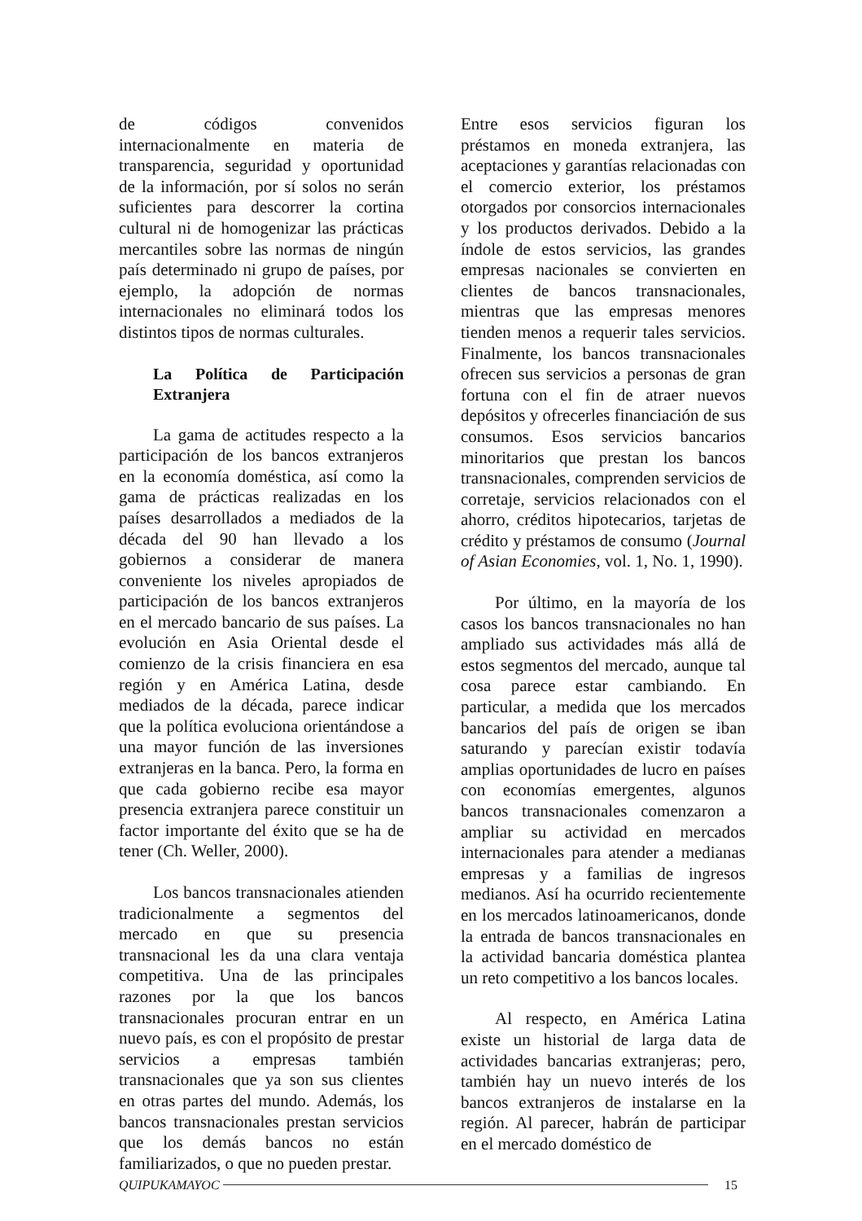de códigos convenidos internacionalmente en materia de transparencia, seguridad y oportunidad de la información, por sí solos no serán suficientes para descorrer la cortina cultural ni de homogenizar las prácticas mercantiles sobre las normas de ningún país determinado ni grupo de países, por ejemplo, la adopción de normas internacionales no eliminará todos los distintos tipos de normas culturales.
La Política de Participación Extranjera
La gama de actitudes respecto a la participación de los bancos extranjeros en la economía doméstica, así como la gama de prácticas realizadas en los países desarrollados a mediados de la década del 90 han llevado a los gobiernos a considerar de manera conveniente los niveles apropiados de participación de los bancos extranjeros en el mercado bancario de sus países. La evolución en Asia Oriental desde el comienzo de la crisis financiera en esa región y en América Latina, desde mediados de la década, parece indicar que la política evoluciona orientándose a una mayor función de las inversiones extranjeras en la banca. Pero, la forma en que cada gobierno recibe esa mayor presencia extranjera parece constituir un factor importante del éxito que se ha de tener (Ch. Weller, 2000).
Los bancos transnacionales atienden tradicionalmente a segmentos del mercado en que su presencia transnacional les da una clara ventaja competitiva. Una de las principales razones por la que los bancos transnacionales procuran entrar en un nuevo país, es con el propósito de prestar servicios a empresas también transnacionales que ya son sus clientes en otras partes del mundo. Además, los bancos transnacionales prestan servicios que los demás bancos no están familiarizados, o que no pueden prestar.
Entre esos servicios figuran los préstamos en moneda extranjera, las aceptaciones y garantías relacionadas con el comercio exterior, los préstamos otorgados por consorcios internacionales y los productos derivados. Debido a la índole de estos servicios, las grandes empresas nacionales se convierten en clientes de bancos transnacionales, mientras que las empresas menores tienden menos a requerir tales servicios. Finalmente, los bancos transnacionales ofrecen sus servicios a personas de gran fortuna con el fin de atraer nuevos depósitos y ofrecerles financiación de sus consumos. Esos servicios bancarios minoritarios que prestan los bancos transnacionales, comprenden servicios de corretaje, servicios relacionados con el ahorro, créditos hipotecarios, tarjetas de crédito y préstamos de consumo (Journal of Asian Economies, vol. 1, No. 1, 1990).
Por último, en la mayoría de los casos los bancos transnacionales no han ampliado sus actividades más allá de estos segmentos del mercado, aunque tal cosa parece estar cambiando. En particular, a medida que los mercados bancarios del país de origen se iban saturando y parecían existir todavía amplias oportunidades de lucro en países con economías emergentes, algunos bancos transnacionales comenzaron a ampliar su actividad en mercados internacionales para atender a medianas empresas y a familias de ingresos medianos. Así ha ocurrido recientemente en los mercados latinoamericanos, donde la entrada de bancos transnacionales en la actividad bancaria doméstica plantea un reto competitivo a los bancos locales.
Al respecto, en América Latina existe un historial de larga data de actividades bancarias extranjeras; pero, también hay un nuevo interés de los bancos extranjeros de instalarse en la región. Al parecer, habrán de participar en el mercado doméstico de
QUIPUKAMAYOC 15